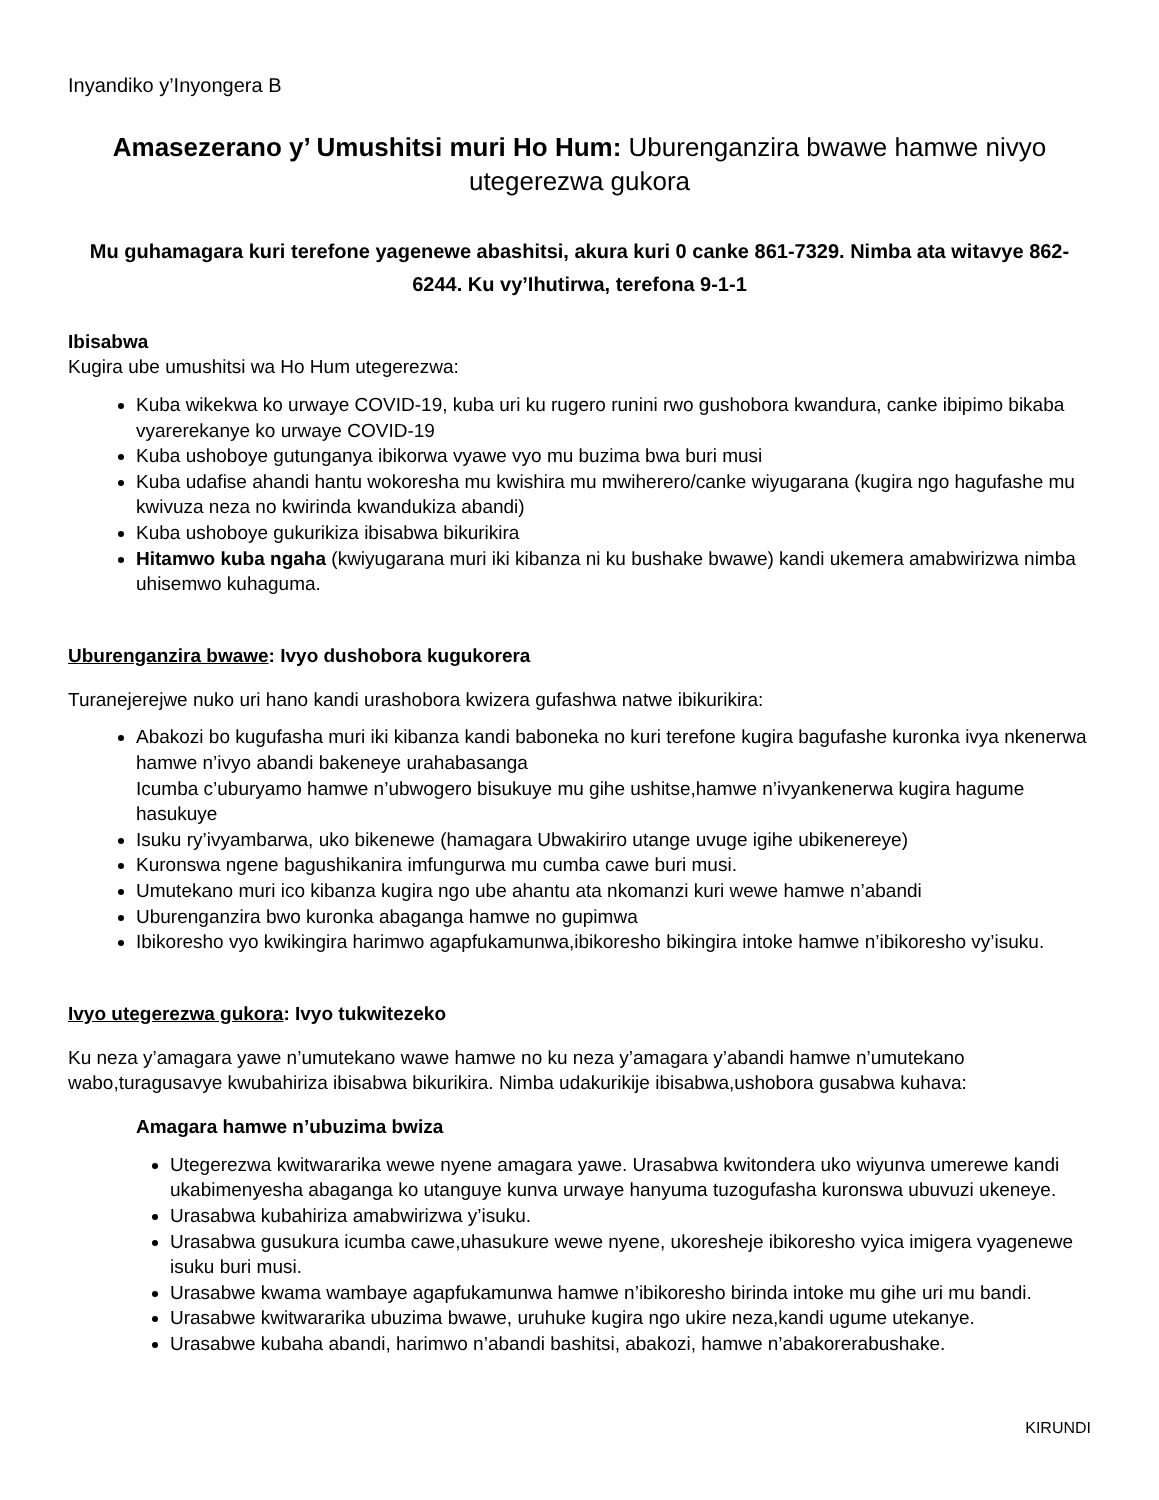Inyandiko y’Inyongera B
Amasezerano y’ Umushitsi muri Ho Hum: Uburenganzira bwawe hamwe nivyo utegerezwa gukora
Mu guhamagara kuri terefone yagenewe abashitsi, akura kuri 0 canke 861-7329. Nimba ata witavye 862-6244. Ku vy’Ihutirwa, terefona 9-1-1
Ibisabwa
Kugira ube umushitsi wa Ho Hum utegerezwa:
Kuba wikekwa ko urwaye COVID-19, kuba uri ku rugero runini rwo gushobora kwandura, canke ibipimo bikaba vyarerekanye ko urwaye COVID-19
Kuba ushoboye gutunganya ibikorwa vyawe vyo mu buzima bwa buri musi
Kuba udafise ahandi hantu wokoresha mu kwishira mu mwiherero/canke wiyugarana (kugira ngo hagufashe mu kwivuza neza no kwirinda kwandukiza abandi)
Kuba ushoboye gukurikiza ibisabwa bikurikira
Hitamwo kuba ngaha (kwiyugarana muri iki kibanza ni ku bushake bwawe) kandi ukemera amabwirizwa nimba uhisemwo kuhaguma.
Uburenganzira bwawe: Ivyo dushobora kugukorera
Turanejerejwe nuko uri hano kandi urashobora kwizera gufashwa natwe ibikurikira:
Abakozi bo kugufasha muri iki kibanza kandi baboneka no kuri terefone kugira bagufashe kuronka ivya nkenerwa hamwe n’ivyo abandi bakeneye urahabasanga
Icumba c’uburyamo hamwe n’ubwogero bisukuye mu gihe ushitse,hamwe n’ivyankenerwa kugira hagume hasukuye
Isuku ry’ivyambarwa, uko bikenewe (hamagara Ubwakiriro utange uvuge igihe ubikenereye)
Kuronswa ngene bagushikanira imfungurwa mu cumba cawe buri musi.
Umutekano muri ico kibanza kugira ngo ube ahantu ata nkomanzi kuri wewe hamwe n’abandi
Uburenganzira bwo kuronka abaganga hamwe no gupimwa
Ibikoresho vyo kwikingira harimwo agapfukamunwa,ibikoresho bikingira intoke hamwe n’ibikoresho vy’isuku.
Ivyo utegerezwa gukora: Ivyo tukwitezeko
Ku neza y’amagara yawe n’umutekano wawe hamwe no ku neza y’amagara y’abandi hamwe n’umutekano wabo,turagusavye kwubahiriza ibisabwa bikurikira. Nimba udakurikije ibisabwa,ushobora gusabwa kuhava:
Amagara hamwe n’ubuzima bwiza
Utegerezwa kwitwararika wewe nyene amagara yawe. Urasabwa kwitondera uko wiyunva umerewe kandi ukabimenyesha abaganga ko utanguye kunva urwaye hanyuma tuzogufasha kuronswa ubuvuzi ukeneye.
Urasabwa kubahiriza amabwirizwa y’isuku.
Urasabwa gusukura icumba cawe,uhasukure wewe nyene, ukoresheje ibikoresho vyica imigera vyagenewe isuku buri musi.
Urasabwe kwama wambaye agapfukamunwa hamwe n’ibikoresho birinda intoke mu gihe uri mu bandi.
Urasabwe kwitwararika ubuzima bwawe, uruhuke kugira ngo ukire neza,kandi ugume utekanye.
Urasabwe kubaha abandi, harimwo n’abandi bashitsi, abakozi, hamwe n’abakorerabushake.
KIRUNDI